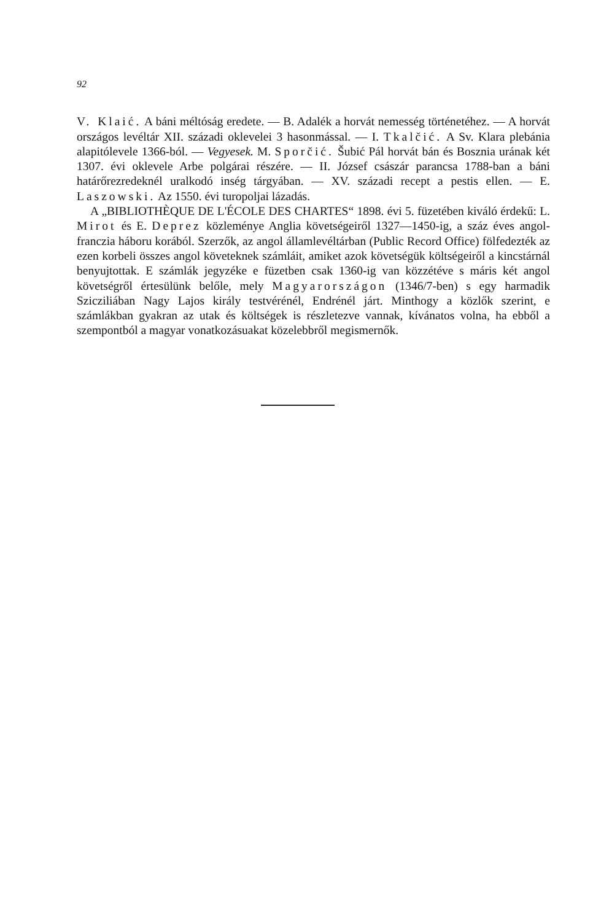92
V. Klaić. A báni méltóság eredete. — B. Adalék a horvát nemesség történetéhez. — A horvát országos levéltár XII. századi oklevelei 3 hasonmással. — I. Tkalčić. A Sv. Klara plebánia alapitólevele 1366-ból. — Vegyesek. M. Sporčić. Šubić Pál horvát bán és Bosznia urának két 1307. évi oklevele Arbe polgárai részére. — II. József császár parancsa 1788-ban a báni határőrezredeknél uralkodó inség tárgyában. — XV. századi recept a pestis ellen. — E. Laszowski. Az 1550. évi turopoljai lázadás.
A „BIBLIOTHÈQUE DE L'ÉCOLE DES CHARTES“ 1898. évi 5. füzetében kiváló érdekű: L. Mirot és E. Deprez közleménye Anglia követségeiről 1327—1450-ig, a száz éves angol-franczia háboru korából. Szerzők, az angol államlevéltárban (Public Record Office) fölfedezték az ezen korbeli összes angol követeknek számláit, amiket azok követségük költségeiről a kincstárnál benyujtottak. E számlák jegyzéke e füzetben csak 1360-ig van közzétéve s máris két angol követségről értesülünk belőle, mely Magyarországon (1346/7-ben) s egy harmadik Szicziliában Nagy Lajos király testvérénél, Endrénél járt. Minthogy a közlők szerint, e számlákban gyakran az utak és költségek is részletezve vannak, kívánatos volna, ha ebből a szempontból a magyar vonatkozásuakat közelebbről megismernők.